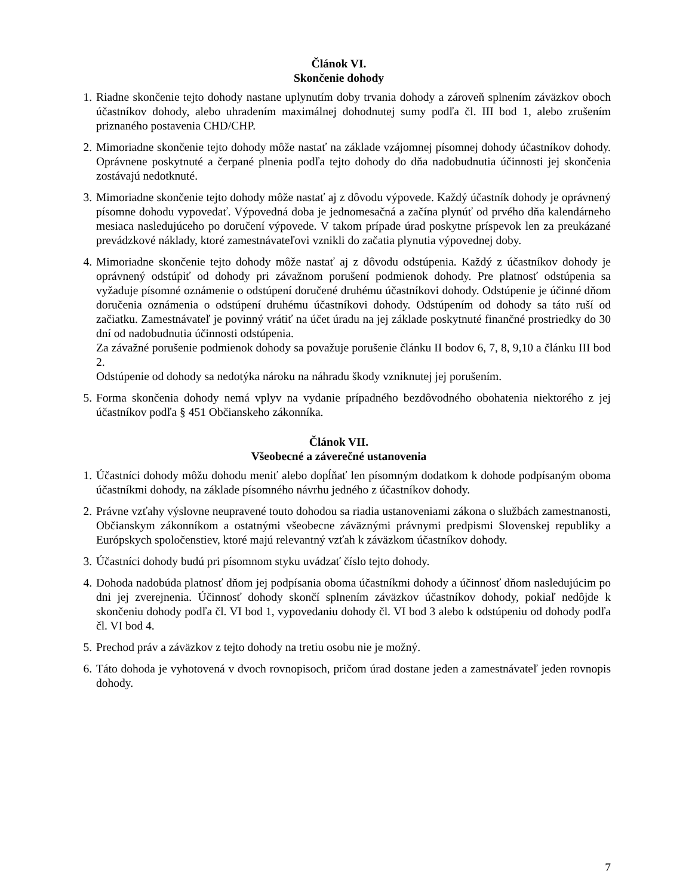Článok VI.
Skončenie dohody
1. Riadne skončenie tejto dohody nastane uplynutím doby trvania dohody a zároveň splnením záväzkov oboch účastníkov dohody, alebo uhradením maximálnej dohodnutej sumy podľa čl. III bod 1, alebo zrušením priznaného postavenia CHD/CHP.
2. Mimoriadne skončenie tejto dohody môže nastať na základe vzájomnej písomnej dohody účastníkov dohody. Oprávnene poskytnuté a čerpané plnenia podľa tejto dohody do dňa nadobudnutia účinnosti jej skončenia zostávajú nedotknuté.
3. Mimoriadne skončenie tejto dohody môže nastať aj z dôvodu výpovede. Každý účastník dohody je oprávnený písomne dohodu vypovedať. Výpovedná doba je jednomesačná a začína plynúť od prvého dňa kalendárneho mesiaca nasledujúceho po doručení výpovede. V takom prípade úrad poskytne príspevok len za preukázané prevádzkové náklady, ktoré zamestnávateľovi vznikli do začatia plynutia výpovednej doby.
4. Mimoriadne skončenie tejto dohody môže nastať aj z dôvodu odstúpenia. Každý z účastníkov dohody je oprávnený odstúpiť od dohody pri závažnom porušení podmienok dohody. Pre platnosť odstúpenia sa vyžaduje písomné oznámenie o odstúpení doručené druhému účastníkovi dohody. Odstúpenie je účinné dňom doručenia oznámenia o odstúpení druhému účastníkovi dohody. Odstúpením od dohody sa táto ruší od začiatku. Zamestnávateľ je povinný vrátiť na účet úradu na jej základe poskytnuté finančné prostriedky do 30 dní od nadobudnutia účinnosti odstúpenia.
Za závažné porušenie podmienok dohody sa považuje porušenie článku II bodov 6, 7, 8, 9,10 a článku III bod 2.
Odstúpenie od dohody sa nedotýka nároku na náhradu škody vzniknutej jej porušením.
5. Forma skončenia dohody nemá vplyv na vydanie prípadného bezdôvodného obohatenia niektorého z jej účastníkov podľa § 451 Občianskeho zákonníka.
Článok VII.
Všeobecné a záverečné ustanovenia
1. Účastníci dohody môžu dohodu meniť alebo dopĺňať len písomným dodatkom k dohode podpísaným oboma účastníkmi dohody, na základe písomného návrhu jedného z účastníkov dohody.
2. Právne vzťahy výslovne neupravené touto dohodou sa riadia ustanoveniami zákona o službách zamestnanosti, Občianskym zákonníkom a ostatnými všeobecne záväznými právnymi predpismi Slovenskej republiky a Európskych spoločenstiev, ktoré majú relevantný vzťah k záväzkom účastníkov dohody.
3. Účastníci dohody budú pri písomnom styku uvádzať číslo tejto dohody.
4. Dohoda nadobúda platnosť dňom jej podpísania oboma účastníkmi dohody a účinnosť dňom nasledujúcim po dni jej zverejnenia. Účinnosť dohody skončí splnením záväzkov účastníkov dohody, pokiaľ nedôjde k skončeniu dohody podľa čl. VI bod 1, vypovedaniu dohody čl. VI bod 3 alebo k odstúpeniu od dohody podľa čl. VI bod 4.
5. Prechod práv a záväzkov z tejto dohody na tretiu osobu nie je možný.
6. Táto dohoda je vyhotovená v dvoch rovnopisoch, pričom úrad dostane jeden a zamestnávateľ jeden rovnopis dohody.
7